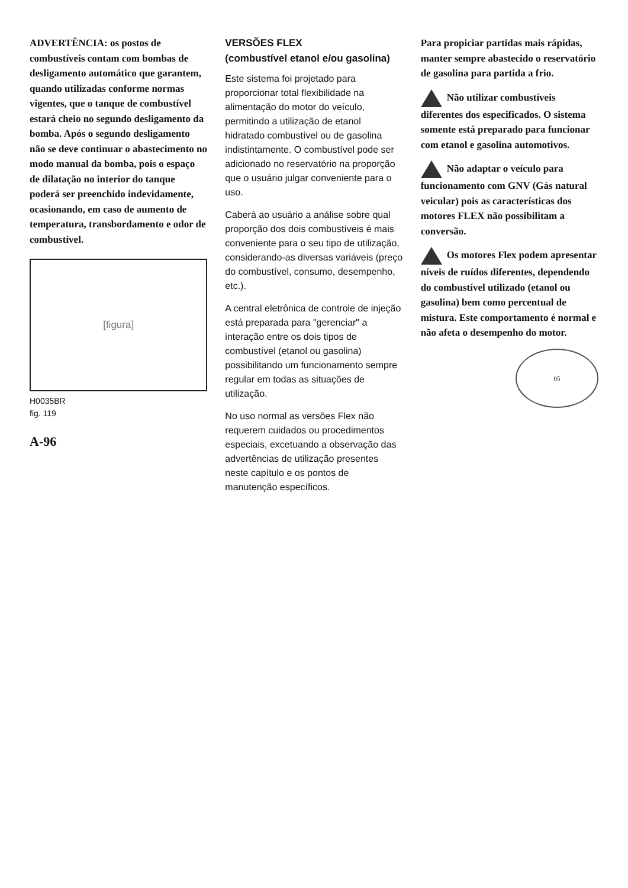ADVERTÊNCIA: os postos de combustíveis contam com bombas de desligamento automático que garantem, quando utilizadas conforme normas vigentes, que o tanque de combustível estará cheio no segundo desligamento da bomba. Após o segundo desligamento não se deve continuar o abastecimento no modo manual da bomba, pois o espaço de dilatação no interior do tanque poderá ser preenchido indevidamente, ocasionando, em caso de aumento de temperatura, transbordamento e odor de combustível.
[figura]
H0035BR
fig. 119
A-96
VERSÕES FLEX
(combustível etanol e/ou gasolina)
Este sistema foi projetado para proporcionar total flexibilidade na alimentação do motor do veículo, permitindo a utilização de etanol hidratado combustível ou de gasolina indistintamente. O combustível pode ser adicionado no reservatório na proporção que o usuário julgar conveniente para o uso.
Caberá ao usuário a análise sobre qual proporção dos dois combustíveis é mais conveniente para o seu tipo de utilização, considerando-as diversas variáveis (preço do combustível, consumo, desempenho, etc.).
A central eletrônica de controle de injeção está preparada para "gerenciar" a interação entre os dois tipos de combustível (etanol ou gasolina) possibilitando um funcionamento sempre regular em todas as situações de utilização.
No uso normal as versões Flex não requerem cuidados ou procedimentos especiais, excetuando a observação das advertências de utilização presentes neste capítulo e os pontos de manutenção específicos.
Para propiciar partidas mais rápidas, manter sempre abastecido o reservatório de gasolina para partida a frio.
Não utilizar combustíveis diferentes dos especificados. O sistema somente está preparado para funcionar com etanol e gasolina automotivos.
Não adaptar o veículo para funcionamento com GNV (Gás natural veicular) pois as características dos motores FLEX não possibilitam a conversão.
Os motores Flex podem apresentar níveis de ruídos diferentes, dependendo do combustível utilizado (etanol ou gasolina) bem como percentual de mistura. Este comportamento é normal e não afeta o desempenho do motor.
05